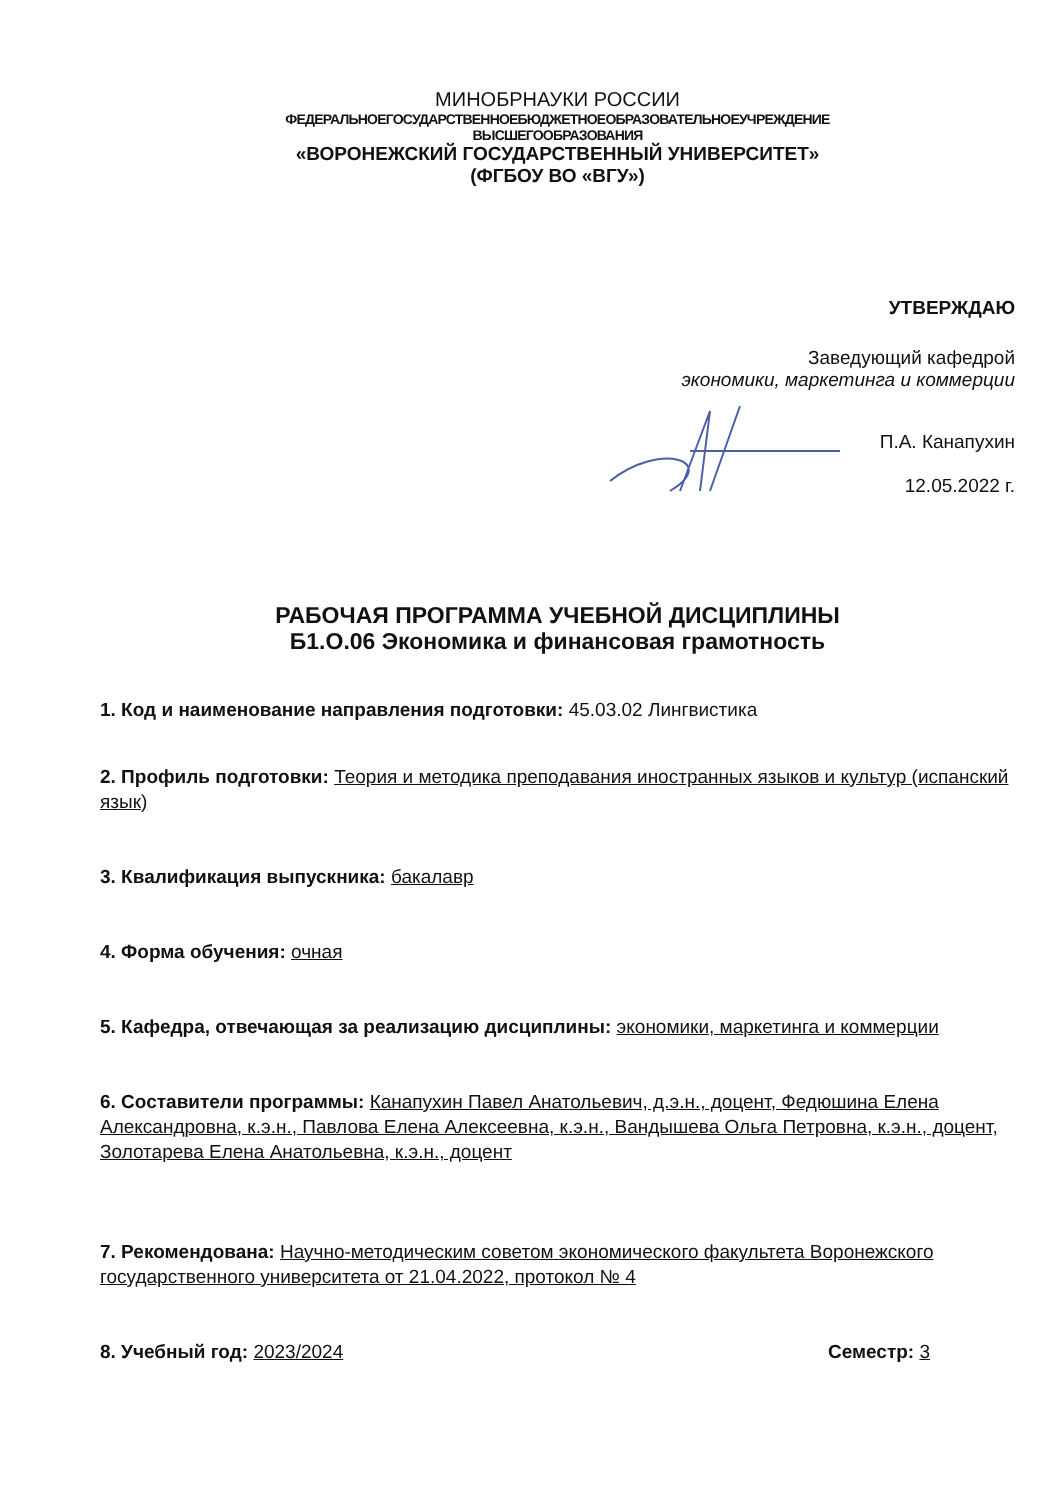МИНОБРНАУКИ РОССИИ
ФЕДЕРАЛЬНОЕГОСУДАРСТВЕННОЕБЮДЖЕТНОЕОБРАЗОВАТЕЛЬНОЕУЧРЕЖДЕНИЕ
ВЫСШЕГООБРАЗОВАНИЯ
«ВОРОНЕЖСКИЙ ГОСУДАРСТВЕННЫЙ УНИВЕРСИТЕТ»
(ФГБОУ ВО «ВГУ»)
УТВЕРЖДАЮ
Заведующий кафедрой
экономики, маркетинга и коммерции
П.А. Канапухин
12.05.2022 г.
РАБОЧАЯ ПРОГРАММА УЧЕБНОЙ ДИСЦИПЛИНЫ
Б1.О.06 Экономика и финансовая грамотность
1. Код и наименование направления подготовки: 45.03.02 Лингвистика
2. Профиль подготовки: Теория и методика преподавания иностранных языков и культур (испанский язык)
3. Квалификация выпускника: бакалавр
4. Форма обучения: очная
5. Кафедра, отвечающая за реализацию дисциплины: экономики, маркетинга и коммерции
6. Составители программы: Канапухин Павел Анатольевич, д.э.н., доцент, Федюшина Елена Александровна, к.э.н., Павлова Елена Алексеевна, к.э.н., Вандышева Ольга Петровна, к.э.н., доцент, Золотарева Елена Анатольевна, к.э.н., доцент
7. Рекомендована: Научно-методическим советом экономического факультета Воронежского государственного университета от 21.04.2022, протокол № 4
8. Учебный год: 2023/2024 Семестр: 3